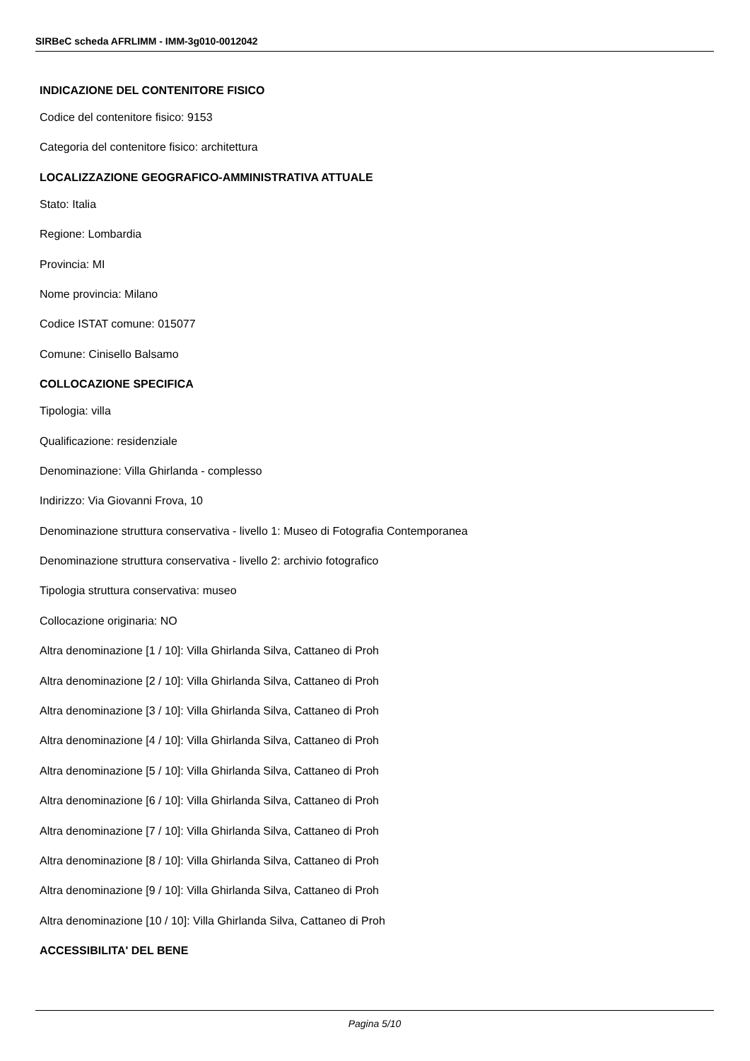SIRBeC scheda AFRLIMM - IMM-3g010-0012042
INDICAZIONE DEL CONTENITORE FISICO
Codice del contenitore fisico: 9153
Categoria del contenitore fisico: architettura
LOCALIZZAZIONE GEOGRAFICO-AMMINISTRATIVA ATTUALE
Stato: Italia
Regione: Lombardia
Provincia: MI
Nome provincia: Milano
Codice ISTAT comune: 015077
Comune: Cinisello Balsamo
COLLOCAZIONE SPECIFICA
Tipologia: villa
Qualificazione: residenziale
Denominazione: Villa Ghirlanda - complesso
Indirizzo: Via Giovanni Frova, 10
Denominazione struttura conservativa - livello 1: Museo di Fotografia Contemporanea
Denominazione struttura conservativa - livello 2: archivio fotografico
Tipologia struttura conservativa: museo
Collocazione originaria: NO
Altra denominazione [1 / 10]: Villa Ghirlanda Silva, Cattaneo di Proh
Altra denominazione [2 / 10]: Villa Ghirlanda Silva, Cattaneo di Proh
Altra denominazione [3 / 10]: Villa Ghirlanda Silva, Cattaneo di Proh
Altra denominazione [4 / 10]: Villa Ghirlanda Silva, Cattaneo di Proh
Altra denominazione [5 / 10]: Villa Ghirlanda Silva, Cattaneo di Proh
Altra denominazione [6 / 10]: Villa Ghirlanda Silva, Cattaneo di Proh
Altra denominazione [7 / 10]: Villa Ghirlanda Silva, Cattaneo di Proh
Altra denominazione [8 / 10]: Villa Ghirlanda Silva, Cattaneo di Proh
Altra denominazione [9 / 10]: Villa Ghirlanda Silva, Cattaneo di Proh
Altra denominazione [10 / 10]: Villa Ghirlanda Silva, Cattaneo di Proh
ACCESSIBILITA' DEL BENE
Pagina 5/10